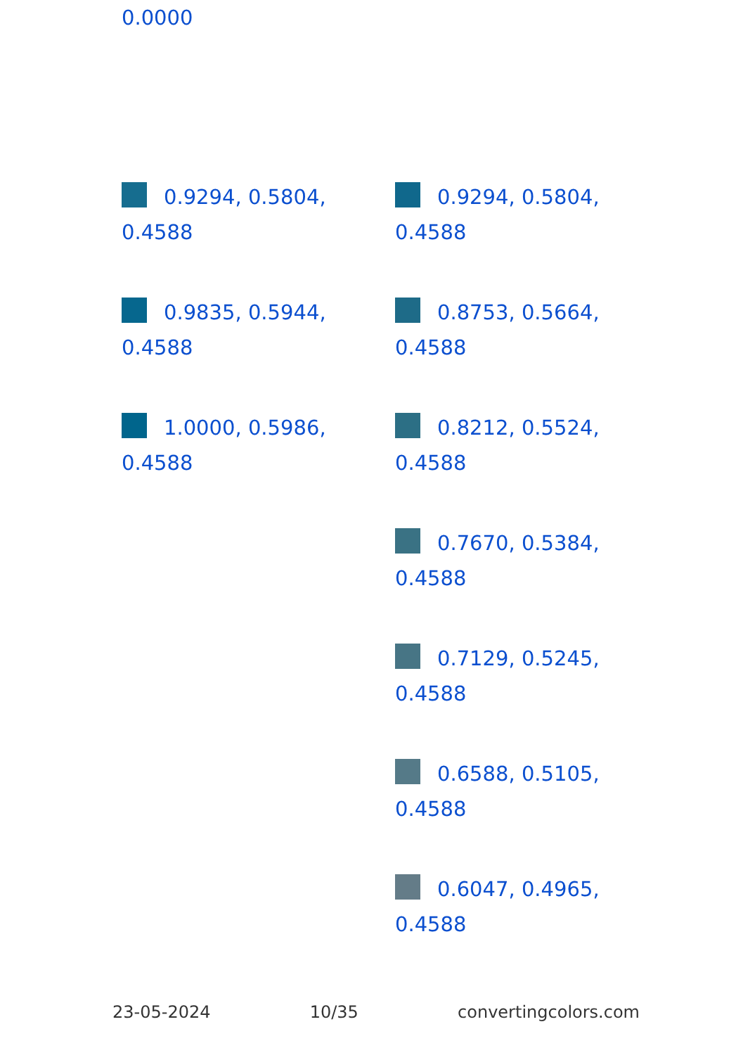0.0000
0.9294, 0.5804, 0.4588
0.9835, 0.5944, 0.4588
1.0000, 0.5986, 0.4588
0.9294, 0.5804, 0.4588
0.8753, 0.5664, 0.4588
0.8212, 0.5524, 0.4588
0.7670, 0.5384, 0.4588
0.7129, 0.5245, 0.4588
0.6588, 0.5105, 0.4588
0.6047, 0.4965, 0.4588
23-05-2024 10/35 convertingcolors.com